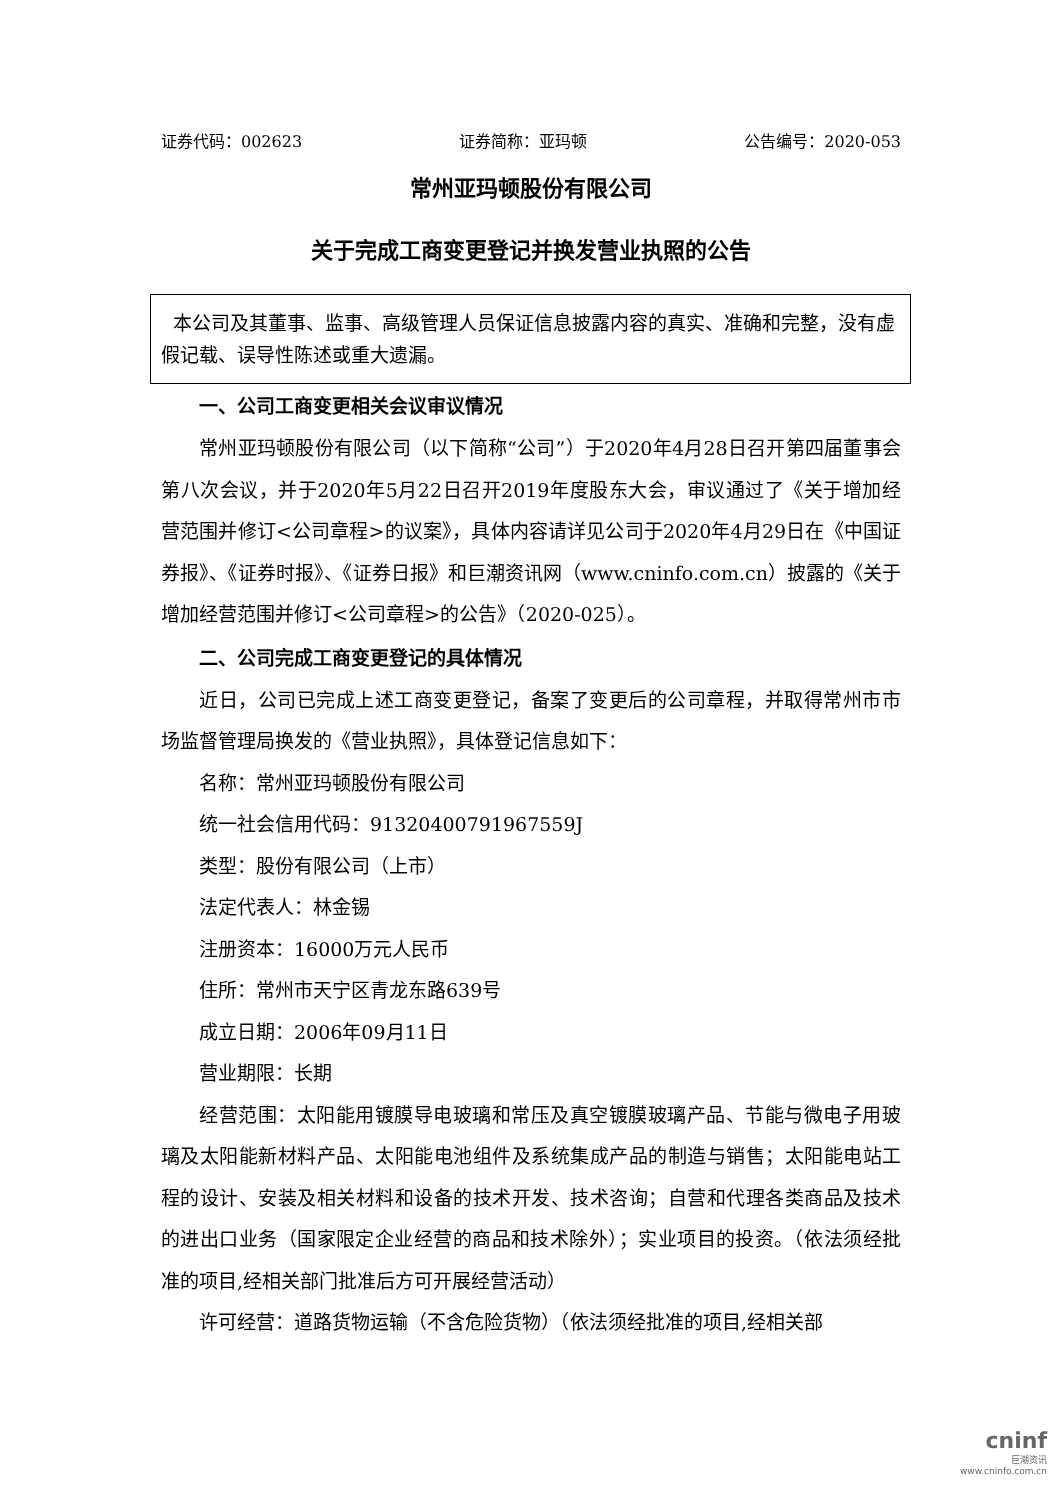证券代码：002623 证券简称：亚玛顿 公告编号：2020-053
常州亚玛顿股份有限公司
关于完成工商变更登记并换发营业执照的公告
本公司及其董事、监事、高级管理人员保证信息披露内容的真实、准确和完整，没有虚假记载、误导性陈述或重大遗漏。
一、公司工商变更相关会议审议情况
常州亚玛顿股份有限公司（以下简称“公司”）于2020年4月28日召开第四届董事会第八次会议，并于2020年5月22日召开2019年度股东大会，审议通过了《关于增加经营范围并修订<公司章程>的议案》，具体内容请详见公司于2020年4月29日在《中国证券报》、《证券时报》、《证券日报》和巨潮资讯网（www.cninfo.com.cn）披露的《关于增加经营范围并修订<公司章程>的公告》（2020-025）。
二、公司完成工商变更登记的具体情况
近日，公司已完成上述工商变更登记，备案了变更后的公司章程，并取得常州市市场监督管理局换发的《营业执照》，具体登记信息如下：
名称：常州亚玛顿股份有限公司
统一社会信用代码：913204007919675​59J
类型：股份有限公司（上市）
法定代表人：林金锡
注册资本：16000万元人民币
住所：常州市天宁区青龙东路639号
成立日期：2006年09月11日
营业期限：长期
经营范围：太阳能用镀膜导电玻璃和常压及真空镀膜玻璃产品、节能与微电子用玻璃及太阳能新材料产品、太阳能电池组件及系统集成产品的制造与销售；太阳能电站工程的设计、安装及相关材料和设备的技术开发、技术咨询；自营和代理各类商品及技术的进出口业务（国家限定企业经营的商品和技术除外）；实业项目的投资。（依法须经批准的项目,经相关部门批准后方可开展经营活动）
许可经营：道路货物运输（不含危险货物）（依法须经批准的项目,经相关部
cninf
巨潮资讯
www.cninfo.com.cn